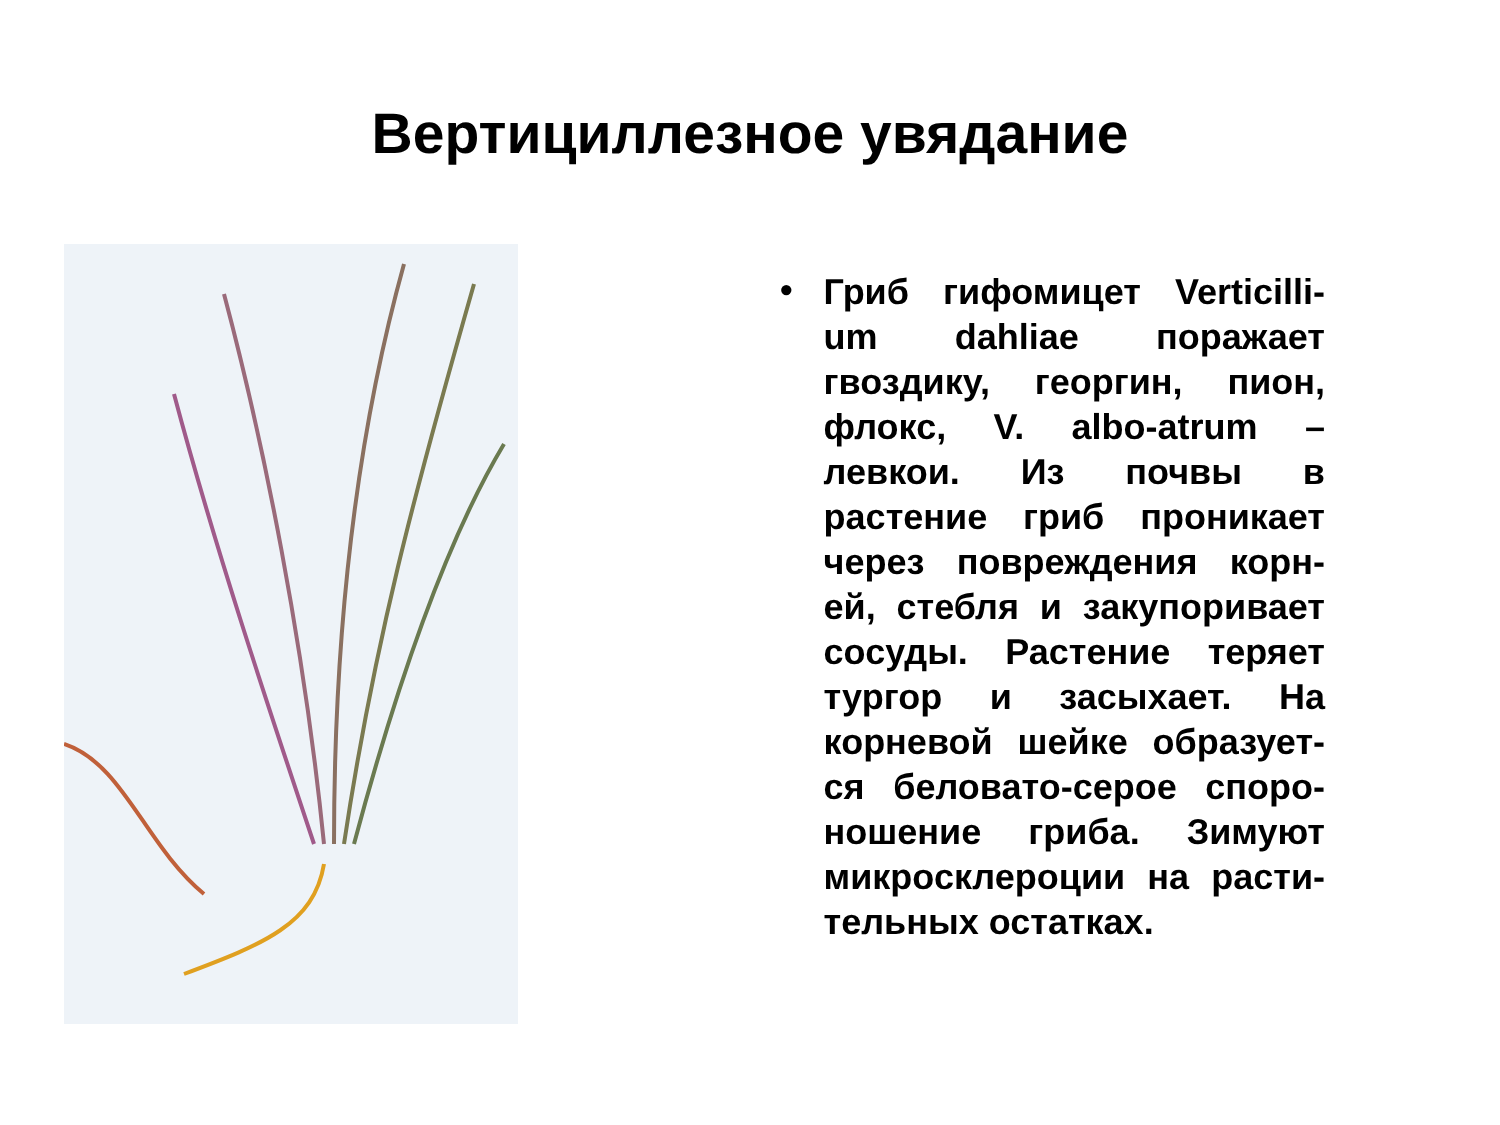Вертициллезное увядание
•
Гриб гифомицет Verticilli-um dahliae поражает гвоздику, георгин, пион, флокс, V. albo-atrum – левкои. Из почвы в растение гриб проникает через повреждения корн-ей, стебля и закупоривает сосуды. Растение теряет тургор и засыхает. На корневой шейке образует-ся беловато-серое споро-ношение гриба. Зимуют микросклероции на расти-тельных остатках.